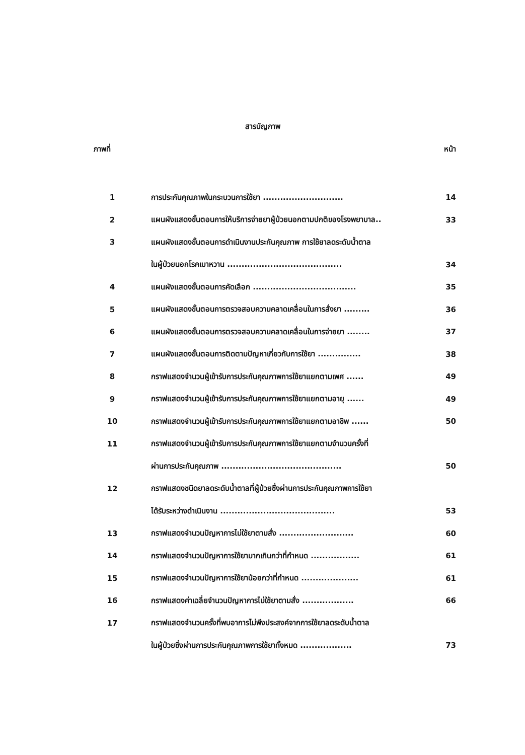สารบัญภาพ
ภาพที่ หน้า
| 1 | การประกันคุณภาพในกระบวนการใช้ยา ............................ | 14 |
| 2 | แผนผังแสดงขั้นตอนการให้บริการจ่ายยาผู้ป่วยนอกตามปกติของโรงพยาบาล.. | 33 |
| 3 | แผนผังแสดงขั้นตอนการดำเนินงานประกันคุณภาพ การใช้ยาลดระดับน้ำตาล | |
| | ในผู้ป่วยนอกโรคเบาหวาน ........................................ | 34 |
| 4 | แผนผังแสดงขั้นตอนการคัดเลือก .................................... | 35 |
| 5 | แผนผังแสดงขั้นตอนการตรวจสอบความคลาดเคลื่อนในการสั่งยา ......... | 36 |
| 6 | แผนผังแสดงขั้นตอนการตรวจสอบความคลาดเคลื่อนในการจ่ายยา ........ | 37 |
| 7 | แผนผังแสดงขั้นตอนการติดตามปัญหาเกี่ยวกับการใช้ยา ............... | 38 |
| 8 | กราฟแสดงจำนวนผู้เข้ารับการประกันคุณภาพการใช้ยาแยกตามเพศ ...... | 49 |
| 9 | กราฟแสดงจำนวนผู้เข้ารับการประกันคุณภาพการใช้ยาแยกตามอายุ ...... | 49 |
| 10 | กราฟแสดงจำนวนผู้เข้ารับการประกันคุณภาพการใช้ยาแยกตามอาชีพ ...... | 50 |
| 11 | กราฟแสดงจำนวนผู้เข้ารับการประกันคุณภาพการใช้ยาแยกตามจำนวนครั้งที่ | |
| | ผ่านการประกันคุณภาพ .......................................... | 50 |
| 12 | กราฟแสดงชนิดยาลดระดับน้ำตาลที่ผู้ป่วยซึ่งผ่านการประกันคุณภาพการใช้ยา | |
| | ได้รับระหว่างดำเนินงาน ........................................ | 53 |
| 13 | กราฟแสดงจำนวนปัญหาการไม่ใช้ยาตามสั่ง .......................... | 60 |
| 14 | กราฟแสดงจำนวนปัญหาการใช้ยามากเกินกว่าที่กำหนด ................. | 61 |
| 15 | กราฟแสดงจำนวนปัญหาการใช้ยาน้อยกว่าที่กำหนด .................... | 61 |
| 16 | กราฟแสดงค่าเฉลี่ยจำนวนปัญหาการไม่ใช้ยาตามสั่ง .................. | 66 |
| 17 | กราฟแสดงจำนวนครั้งที่พบอาการไม่พึงประสงค์จากการใช้ยาลดระดับน้ำตาล | |
| | ในผู้ป่วยซึ่งผ่านการประกันคุณภาพการใช้ยาทั้งหมด .................. | 73 |